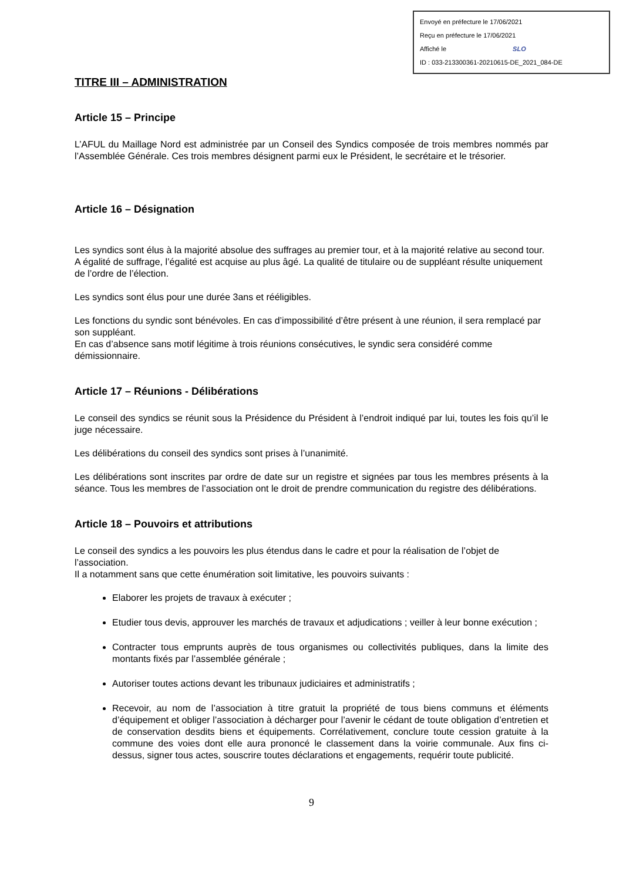Envoyé en préfecture le 17/06/2021
Reçu en préfecture le 17/06/2021
Affiché le SLO
ID : 033-213300361-20210615-DE_2021_084-DE
TITRE III – ADMINISTRATION
Article 15 – Principe
L’AFUL du Maillage Nord est administrée par un Conseil des Syndics composée de trois membres nommés par l’Assemblée Générale. Ces trois membres désignent parmi eux le Président, le secrétaire et le trésorier.
Article 16 – Désignation
Les syndics sont élus à la majorité absolue des suffrages au premier tour, et à la majorité relative au second tour. A égalité de suffrage, l’égalité est acquise au plus âgé. La qualité de titulaire ou de suppléant résulte uniquement de l’ordre de l’élection.
Les syndics sont élus pour une durée 3ans et rééligibles.
Les fonctions du syndic sont bénévoles. En cas d’impossibilité d’être présent à une réunion, il sera remplacé par son suppléant.
En cas d’absence sans motif légitime à trois réunions consécutives, le syndic sera considéré comme démissionnaire.
Article 17 – Réunions - Délibérations
Le conseil des syndics se réunit sous la Présidence du Président à l’endroit indiqué par lui, toutes les fois qu’il le juge nécessaire.
Les délibérations du conseil des syndics sont prises à l’unanimité.
Les délibérations sont inscrites par ordre de date sur un registre et signées par tous les membres présents à la séance. Tous les membres de l’association ont le droit de prendre communication du registre des délibérations.
Article 18 – Pouvoirs et attributions
Le conseil des syndics a les pouvoirs les plus étendus dans le cadre et pour la réalisation de l’objet de l’association.
Il a notamment sans que cette énumération soit limitative, les pouvoirs suivants :
Elaborer les projets de travaux à exécuter ;
Etudier tous devis, approuver les marchés de travaux et adjudications ; veiller à leur bonne exécution ;
Contracter tous emprunts auprès de tous organismes ou collectivités publiques, dans la limite des montants fixés par l’assemblée générale ;
Autoriser toutes actions devant les tribunaux judiciaires et administratifs ;
Recevoir, au nom de l’association à titre gratuit la propriété de tous biens communs et éléments d’équipement et obliger l’association à décharger pour l’avenir le cédant de toute obligation d’entretien et de conservation desdits biens et équipements. Corrélativement, conclure toute cession gratuite à la commune des voies dont elle aura prononcé le classement dans la voirie communale. Aux fins ci-dessus, signer tous actes, souscrire toutes déclarations et engagements, requérir toute publicité.
9